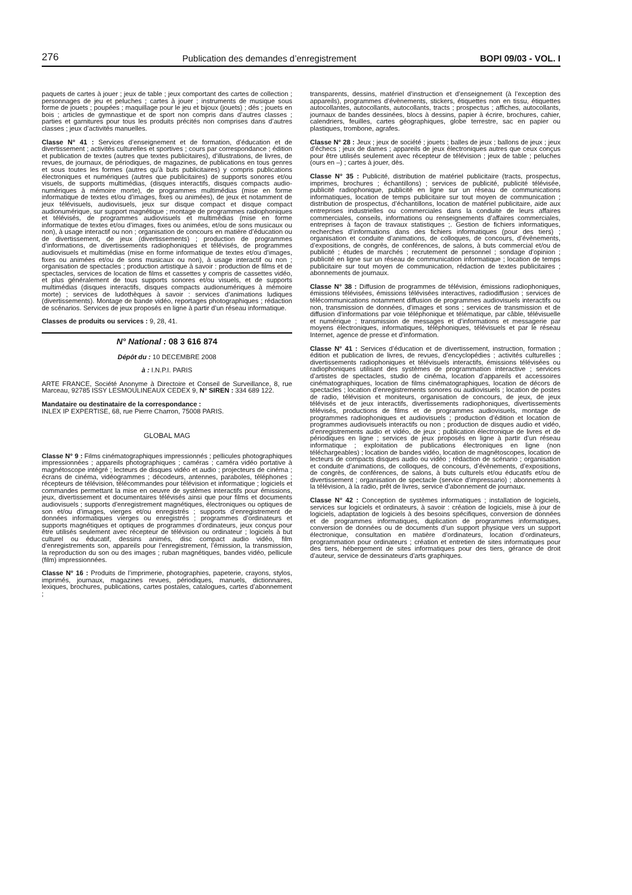276 Publication des demandes d’enregistrement BOPI 09/03 - VOL. I
paquets de cartes à jouer ; jeux de table ; jeux comportant des cartes de collection ; personnages de jeu et peluches ; cartes à jouer ; instruments de musique sous forme de jouets ; poupées ; maquillage pour le jeu et bijoux (jouets) ; dés ; jouets en bois ; articles de gymnastique et de sport non compris dans d’autres classes ; parties et garnitures pour tous les produits précités non comprises dans d’autres classes ; jeux d’activités manuelles.
Classe N° 41 : Services d’enseignement et de formation, d’éducation et de divertissement ; activités culturelles et sportives ; cours par correspondance ; édition et publication de textes (autres que textes publicitaires), d’illustrations, de livres, de revues, de journaux, de périodiques, de magazines, de publications en tous genres et sous toutes les formes (autres qu’à buts publicitaires) y compris publications électroniques et numériques (autres que publicitaires) de supports sonores et/ou visuels, de supports multimédias, (disques interactifs, disques compacts audio-numériques à mémoire morte), de programmes multimédias (mise en forme informatique de textes et/ou d’images, fixes ou animées), de jeux et notamment de jeux télévisuels, audiovisuels, jeux sur disque compact et disque compact audionumérique, sur support magnétique ; montage de programmes radiophoniques et télévisés, de programmes audiovisuels et multimédias (mise en forme informatique de textes et/ou d’images, fixes ou animées, et/ou de sons musicaux ou non), à usage interactif ou non ; organisation de concours en matière d’éducation ou de divertissement, de jeux (divertissements) ; production de programmes d’informations, de divertissements radiophoniques et télévisés, de programmes audiovisuels et multimédias (mise en forme informatique de textes et/ou d’images, fixes ou animées et/ou de sons musicaux ou non), à usage interactif ou non ; organisation de spectacles ; production artistique à savoir : production de films et de spectacles, services de location de films et cassettes y compris de cassettes vidéo, et plus généralement de tous supports sonores et/ou visuels, et de supports multimédias (disques interactifs, disques compacts audionumériques à mémoire morte) ; services de ludothèques à savoir : services d’animations ludiques (divertissements). Montage de bande vidéo, reportages photographiques ; rédaction de scénarios. Services de jeux proposés en ligne à partir d’un réseau informatique.
Classes de produits ou services : 9, 28, 41.
N° National : 08 3 616 874
Dépôt du : 10 DECEMBRE 2008
à : I.N.P.I. PARIS
ARTE FRANCE, Société Anonyme à Directoire et Conseil de Surveillance, 8, rue Marceau, 92785 ISSY LESMOULINEAUX CEDEX 9, N° SIREN : 334 689 122.
Mandataire ou destinataire de la correspondance :
INLEX IP EXPERTISE, 68, rue Pierre Charron, 75008 PARIS.
GLOBAL MAG
Classe N° 9 : Films cinématographiques impressionnés ; pellicules photographiques impressionnées ; appareils photographiques ; caméras ; caméra vidéo portative à magnétoscope intégré ; lecteurs de disques vidéo et audio ; projecteurs de cinéma ; écrans de cinéma, vidéogrammes ; décodeurs, antennes, paraboles, téléphones ; récepteurs de télévision, télécommandes pour télévision et informatique ; logiciels et commandes permettant la mise en oeuvre de systèmes interactifs pour émissions, jeux, divertissement et documentaires télévisés ainsi que pour films et documents audiovisuels ; supports d’enregistrement magnétiques, électroniques ou optiques de son et/ou d’images, vierges et/ou enregistrés ; supports d’enregistrement de données informatiques vierges ou enregistrés ; programmes d’ordinateurs et supports magnétiques et optiques de programmes d’ordinateurs, jeux conçus pour être utilisés seulement avec récepteur de télévision ou ordinateur ; logiciels à but culturel ou éducatif, dessins animés, disc compact audio vidéo, film d’enregistrements son, appareils pour l’enregistrement, l’émission, la transmission, la reproduction du son ou des images ; ruban magnétiques, bandes vidéo, pellicule (film) impressionnées.
Classe N° 16 : Produits de l’imprimerie, photographies, papeterie, crayons, stylos, imprimés, journaux, magazines revues, périodiques, manuels, dictionnaires, lexiques, brochures, publications, cartes postales, catalogues, cartes d’abonnement ;
transparents, dessins, matériel d’instruction et d’enseignement (à l’exception des appareils), programmes d’évènements, stickers, étiquettes non en tissu, étiquettes autocollantes, autocollants, autocollants, tracts ; prospectus ; affiches, autocollants, journaux de bandes dessinées, blocs à dessins, papier à écrire, brochures, cahier, calendriers, feuilles, cartes géographiques, globe terrestre, sac en papier ou plastiques, trombone, agrafes.
Classe N° 28 : Jeux ; jeux de société ; jouets ; balles de jeux ; ballons de jeux ; jeux d’échecs ; jeux de dames ; appareils de jeux électroniques autres que ceux conçus pour être utilisés seulement avec récepteur de télévision ; jeux de table ; peluches (ours en –) ; cartes à jouer, dès.
Classe N° 35 : Publicité, distribution de matériel publicitaire (tracts, prospectus, imprimes, brochures ; échantillons) ; services de publicité, publicité télévisée, publicité radiophonique, publicité en ligne sur un réseau de communications informatiques, location de temps publicitaire sur tout moyen de communication ; distribution de prospectus, d’échantillons, location de matériel publicitaire, aide aux entreprises industrielles ou commerciales dans la conduite de leurs affaires commerciales, conseils, informations ou renseignements d’affaires commerciales, entreprises à façon de travaux statistiques ;. Gestion de fichiers informatiques, recherches d’informations dans des fichiers informatiques (pour des tiers) ; organisation et conduite d’animations, de colloques, de concours, d’évènements, d’expositions, de congrès, de conférences, de salons, à buts commercial et/ou de publicité ; études de marchés ; recrutement de personnel ; sondage d’opinion ; publicité en ligne sur un réseau de communication informatique ; location de temps publicitaire sur tout moyen de communication, rédaction de textes publicitaires ; abonnements de journaux.
Classe N° 38 : Diffusion de programmes de télévision, émissions radiophoniques, émissions télévisées, émissions télévisées interactives, radiodiffusion ; services de télécommunications notamment diffusion de programmes audiovisuels interactifs ou non, transmission de données, d’images et sons ; services de transmission et de diffusion d’informations par voie téléphonique et télématique, par câble, télévisuelle et numérique ; transmission de messages et d’informations et messagerie par moyens électroniques, informatiques, téléphoniques, télévisuels et par le réseau Internet, agence de presse et d’information.
Classe N° 41 : Services d’éducation et de divertissement, instruction, formation ; édition et publication de livres, de revues, d’encyclopédies ; activités culturelles ; divertissements radiophoniques et télévisuels interactifs, émissions télévisées ou radiophoniques utilisant des systèmes de programmation interactive ; services d’artistes de spectacles, studio de cinéma, location d’appareils et accessoires cinématographiques, location de films cinématographiques, location de décors de spectacles ; location d’enregistrements sonores ou audiovisuels ; location de postes de radio, télévision et moniteurs, organisation de concours, de jeux, de jeux télévisés et de jeux interactifs, divertissements radiophoniques, divertissements télévisés, productions de films et de programmes audiovisuels, montage de programmes radiophoniques et audiovisuels ; production d’édition et location de programmes audiovisuels interactifs ou non ; production de disques audio et vidéo, d’enregistrements audio et vidéo, de jeux ; publication électronique de livres et de périodiques en ligne ; services de jeux proposés en ligne à partir d’un réseau informatique ; exploitation de publications électroniques en ligne (non téléchargeables) ; location de bandes vidéo, location de magnétoscopes, location de lecteurs de compacts disques audio ou vidéo ; rédaction de scénario ; organisation et conduite d’animations, de colloques, de concours, d’évènements, d’expositions, de congrès, de conférences, de salons, à buts culturels et/ou éducatifs et/ou de divertissement ; organisation de spectacle (service d’impressario) ; abonnements à la télévision, à la radio, prêt de livres, service d’abonnement de journaux.
Classe N° 42 : Conception de systèmes informatiques ; installation de logiciels, services sur logiciels et ordinateurs, à savoir : création de logiciels, mise à jour de logiciels, adaptation de logiciels à des besoins spécifiques, conversion de données et de programmes informatiques, duplication de programmes informatiques, conversion de données ou de documents d’un support physique vers un support électronique, consultation en matière d’ordinateurs, location d’ordinateurs, programmation pour ordinateurs ; création et entretien de sites informatiques pour des tiers, hébergement de sites informatiques pour des tiers, gérance de droit d’auteur, service de dessinateurs d’arts graphiques.